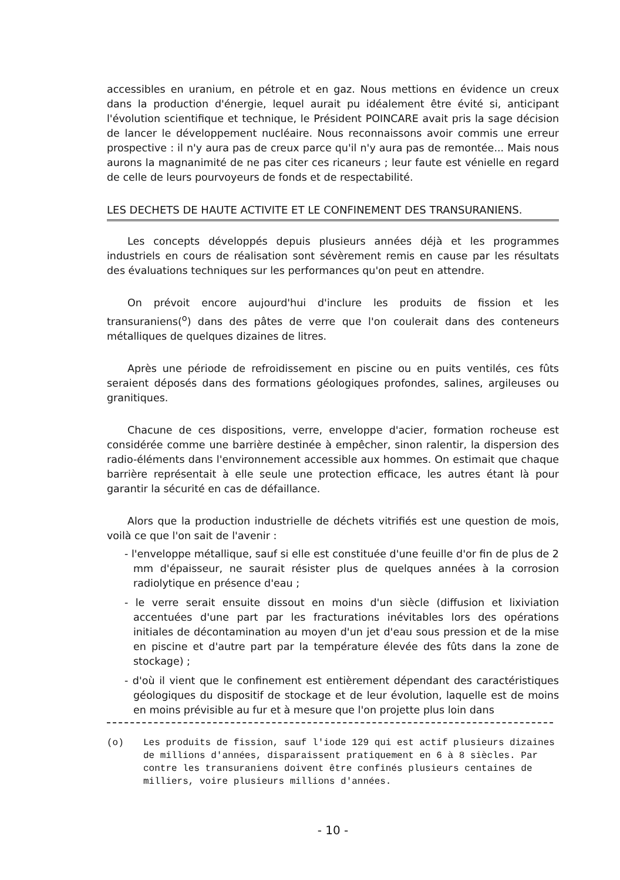accessibles en uranium, en pétrole et en gaz. Nous mettions en évidence un creux dans la production d'énergie, lequel aurait pu idéalement être évité si, anticipant l'évolution scientifique et technique, le Président POINCARE avait pris la sage décision de lancer le développement nucléaire. Nous reconnaissons avoir commis une erreur prospective : il n'y aura pas de creux parce qu'il n'y aura pas de remontée... Mais nous aurons la magnanimité de ne pas citer ces ricaneurs ; leur faute est vénielle en regard de celle de leurs pourvoyeurs de fonds et de respectabilité.
LES DECHETS DE HAUTE ACTIVITE ET LE CONFINEMENT DES TRANSURANIENS.
Les concepts développés depuis plusieurs années déjà et les programmes industriels en cours de réalisation sont sévèrement remis en cause par les résultats des évaluations techniques sur les performances qu'on peut en attendre.
On prévoit encore aujourd'hui d'inclure les produits de fission et les transuraniens(<sup>o</sup>) dans des pâtes de verre que l'on coulerait dans des conteneurs métalliques de quelques dizaines de litres.
Après une période de refroidissement en piscine ou en puits ventilés, ces fûts seraient déposés dans des formations géologiques profondes, salines, argileuses ou granitiques.
Chacune de ces dispositions, verre, enveloppe d'acier, formation rocheuse est considérée comme une barrière destinée à empêcher, sinon ralentir, la dispersion des radio-éléments dans l'environnement accessible aux hommes. On estimait que chaque barrière représentait à elle seule une protection efficace, les autres étant là pour garantir la sécurité en cas de défaillance.
Alors que la production industrielle de déchets vitrifiés est une question de mois, voilà ce que l'on sait de l'avenir :
- l'enveloppe métallique, sauf si elle est constituée d'une feuille d'or fin de plus de 2 mm d'épaisseur, ne saurait résister plus de quelques années à la corrosion radiolytique en présence d'eau ;
- le verre serait ensuite dissout en moins d'un siècle (diffusion et lixiviation accentuées d'une part par les fracturations inévitables lors des opérations initiales de décontamination au moyen d'un jet d'eau sous pression et de la mise en piscine et d'autre part par la température élevée des fûts dans la zone de stockage) ;
- d'où il vient que le confinement est entièrement dépendant des caractéristiques géologiques du dispositif de stockage et de leur évolution, laquelle est de moins en moins prévisible au fur et à mesure que l'on projette plus loin dans
(o) Les produits de fission, sauf l'iode 129 qui est actif plusieurs dizaines de millions d'années, disparaissent pratiquement en 6 à 8 siècles. Par contre les transuraniens doivent être confinés plusieurs centaines de milliers, voire plusieurs millions d'années.
- 10 -